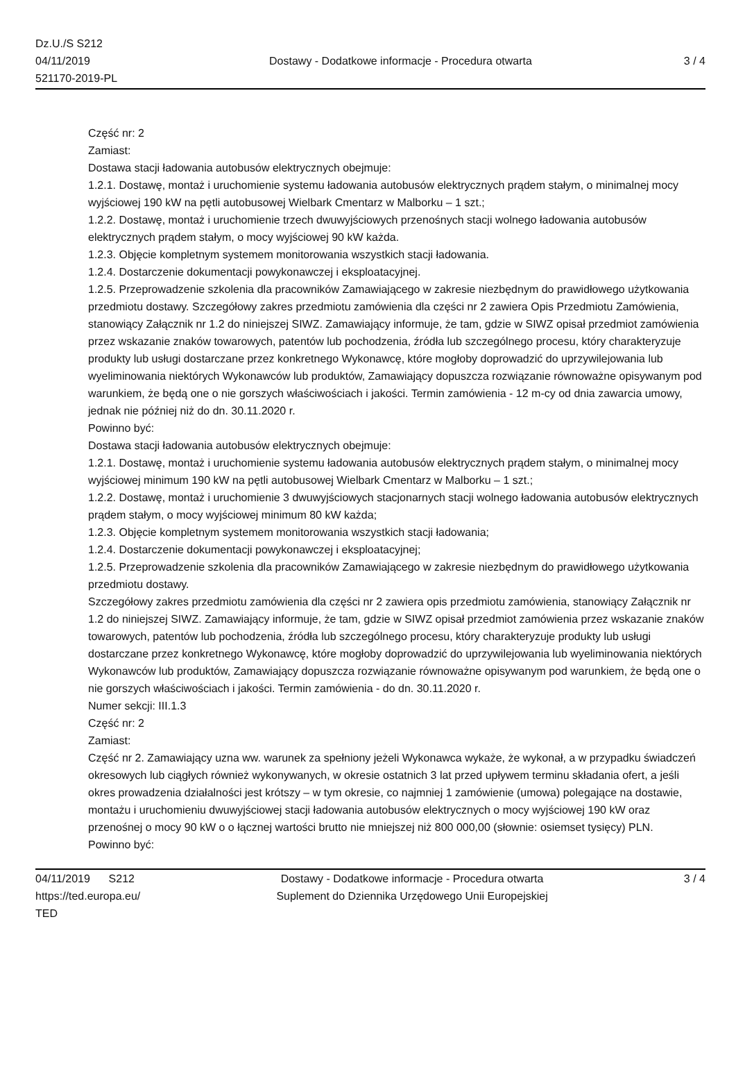Dz.U./S S212
04/11/2019
521170-2019-PL
Dostawy - Dodatkowe informacje - Procedura otwarta
3 / 4
Część nr: 2
Zamiast:
Dostawa stacji ładowania autobusów elektrycznych obejmuje:
1.2.1. Dostawę, montaż i uruchomienie systemu ładowania autobusów elektrycznych prądem stałym, o minimalnej mocy wyjściowej 190 kW na pętli autobusowej Wielbark Cmentarz w Malborku – 1 szt.;
1.2.2. Dostawę, montaż i uruchomienie trzech dwuwyjściowych przenośnych stacji wolnego ładowania autobusów elektrycznych prądem stałym, o mocy wyjściowej 90 kW każda.
1.2.3. Objęcie kompletnym systemem monitorowania wszystkich stacji ładowania.
1.2.4. Dostarczenie dokumentacji powykonawczej i eksploatacyjnej.
1.2.5. Przeprowadzenie szkolenia dla pracowników Zamawiającego w zakresie niezbędnym do prawidłowego użytkowania przedmiotu dostawy. Szczegółowy zakres przedmiotu zamówienia dla części nr 2 zawiera Opis Przedmiotu Zamówienia, stanowiący Załącznik nr 1.2 do niniejszej SIWZ. Zamawiający informuje, że tam, gdzie w SIWZ opisał przedmiot zamówienia przez wskazanie znaków towarowych, patentów lub pochodzenia, źródła lub szczególnego procesu, który charakteryzuje produkty lub usługi dostarczane przez konkretnego Wykonawcę, które mogłoby doprowadzić do uprzywilejowania lub wyeliminowania niektórych Wykonawców lub produktów, Zamawiający dopuszcza rozwiązanie równoważne opisywanym pod warunkiem, że będą one o nie gorszych właściwościach i jakości. Termin zamówienia - 12 m-cy od dnia zawarcia umowy, jednak nie później niż do dn. 30.11.2020 r.
Powinno być:
Dostawa stacji ładowania autobusów elektrycznych obejmuje:
1.2.1. Dostawę, montaż i uruchomienie systemu ładowania autobusów elektrycznych prądem stałym, o minimalnej mocy wyjściowej minimum 190 kW na pętli autobusowej Wielbark Cmentarz w Malborku – 1 szt.;
1.2.2. Dostawę, montaż i uruchomienie 3 dwuwyjściowych stacjonarnych stacji wolnego ładowania autobusów elektrycznych prądem stałym, o mocy wyjściowej minimum 80 kW każda;
1.2.3. Objęcie kompletnym systemem monitorowania wszystkich stacji ładowania;
1.2.4. Dostarczenie dokumentacji powykonawczej i eksploatacyjnej;
1.2.5. Przeprowadzenie szkolenia dla pracowników Zamawiającego w zakresie niezbędnym do prawidłowego użytkowania przedmiotu dostawy.
Szczegółowy zakres przedmiotu zamówienia dla części nr 2 zawiera opis przedmiotu zamówienia, stanowiący Załącznik nr 1.2 do niniejszej SIWZ. Zamawiający informuje, że tam, gdzie w SIWZ opisał przedmiot zamówienia przez wskazanie znaków towarowych, patentów lub pochodzenia, źródła lub szczególnego procesu, który charakteryzuje produkty lub usługi dostarczane przez konkretnego Wykonawcę, które mogłoby doprowadzić do uprzywilejowania lub wyeliminowania niektórych Wykonawców lub produktów, Zamawiający dopuszcza rozwiązanie równoważne opisywanym pod warunkiem, że będą one o nie gorszych właściwościach i jakości. Termin zamówienia - do dn. 30.11.2020 r.
Numer sekcji: III.1.3
Część nr: 2
Zamiast:
Część nr 2. Zamawiający uzna ww. warunek za spełniony jeżeli Wykonawca wykaże, że wykonał, a w przypadku świadczeń okresowych lub ciągłych również wykonywanych, w okresie ostatnich 3 lat przed upływem terminu składania ofert, a jeśli okres prowadzenia działalności jest krótszy – w tym okresie, co najmniej 1 zamówienie (umowa) polegające na dostawie, montażu i uruchomieniu dwuwyjściowej stacji ładowania autobusów elektrycznych o mocy wyjściowej 190 kW oraz przenośnej o mocy 90 kW o o łącznej wartości brutto nie mniejszej niż 800 000,00 (słownie: osiemset tysięcy) PLN.
Powinno być:
04/11/2019 S212
https://ted.europa.eu/
TED
Dostawy - Dodatkowe informacje - Procedura otwarta
Suplement do Dziennika Urzędowego Unii Europejskiej
3 / 4